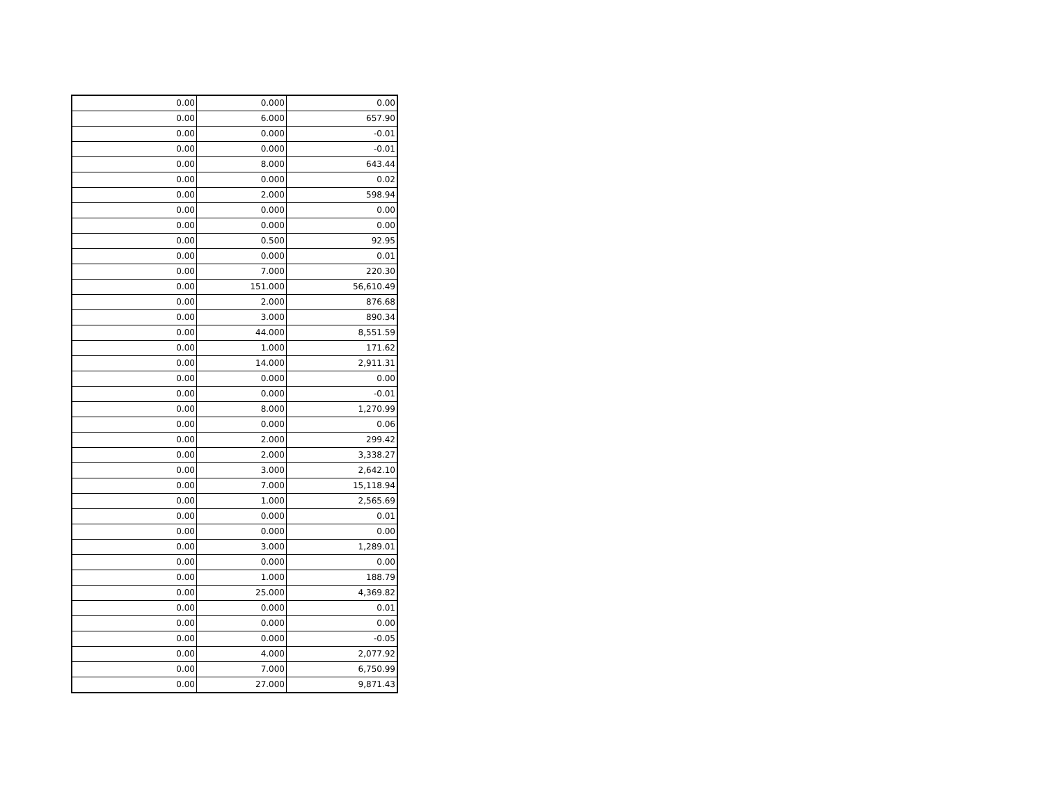| 0.00 | 0.000 | 0.00 |
| 0.00 | 6.000 | 657.90 |
| 0.00 | 0.000 | -0.01 |
| 0.00 | 0.000 | -0.01 |
| 0.00 | 8.000 | 643.44 |
| 0.00 | 0.000 | 0.02 |
| 0.00 | 2.000 | 598.94 |
| 0.00 | 0.000 | 0.00 |
| 0.00 | 0.000 | 0.00 |
| 0.00 | 0.500 | 92.95 |
| 0.00 | 0.000 | 0.01 |
| 0.00 | 7.000 | 220.30 |
| 0.00 | 151.000 | 56,610.49 |
| 0.00 | 2.000 | 876.68 |
| 0.00 | 3.000 | 890.34 |
| 0.00 | 44.000 | 8,551.59 |
| 0.00 | 1.000 | 171.62 |
| 0.00 | 14.000 | 2,911.31 |
| 0.00 | 0.000 | 0.00 |
| 0.00 | 0.000 | -0.01 |
| 0.00 | 8.000 | 1,270.99 |
| 0.00 | 0.000 | 0.06 |
| 0.00 | 2.000 | 299.42 |
| 0.00 | 2.000 | 3,338.27 |
| 0.00 | 3.000 | 2,642.10 |
| 0.00 | 7.000 | 15,118.94 |
| 0.00 | 1.000 | 2,565.69 |
| 0.00 | 0.000 | 0.01 |
| 0.00 | 0.000 | 0.00 |
| 0.00 | 3.000 | 1,289.01 |
| 0.00 | 0.000 | 0.00 |
| 0.00 | 1.000 | 188.79 |
| 0.00 | 25.000 | 4,369.82 |
| 0.00 | 0.000 | 0.01 |
| 0.00 | 0.000 | 0.00 |
| 0.00 | 0.000 | -0.05 |
| 0.00 | 4.000 | 2,077.92 |
| 0.00 | 7.000 | 6,750.99 |
| 0.00 | 27.000 | 9,871.43 |